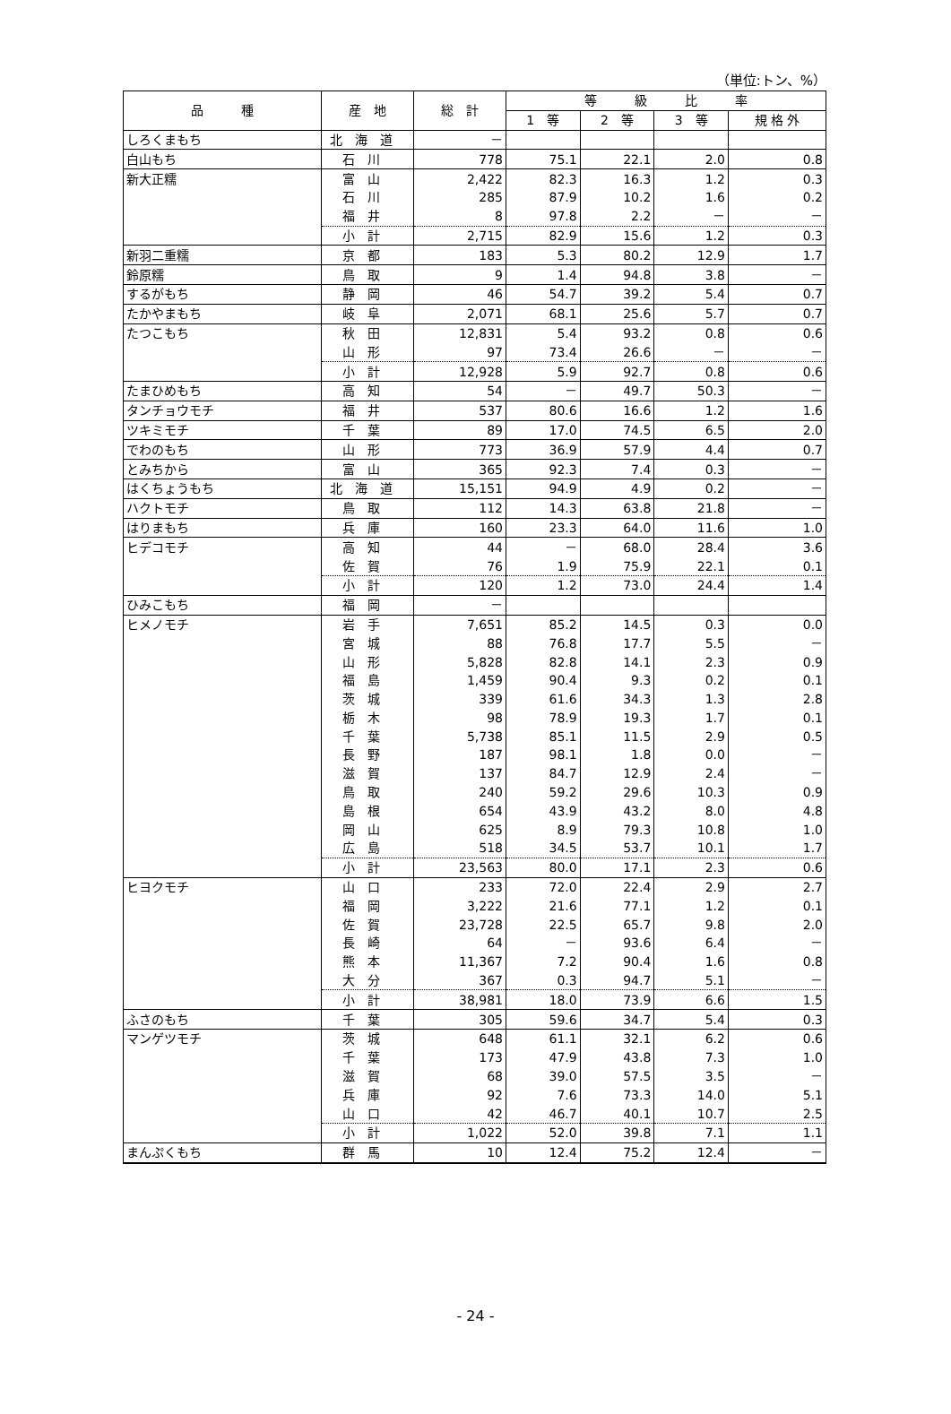（単位:トン、%）
| 品 種 | 産 地 | 総 計 | 等 級 比 率 | | | |
| --- | --- | --- | --- | --- | --- | --- |
| | | | 1 等 | 2 等 | 3 等 | 規 格 外 |
| しろくまもち | 北海道 | － | | | | |
| 白山もち | 石川 | 778 | 75.1 | 22.1 | 2.0 | 0.8 |
| 新大正糯 | 富山 | 2,422 | 82.3 | 16.3 | 1.2 | 0.3 |
| | 石川 | 285 | 87.9 | 10.2 | 1.6 | 0.2 |
| | 福井 | 8 | 97.8 | 2.2 | － | － |
| | 小計 | 2,715 | 82.9 | 15.6 | 1.2 | 0.3 |
| 新羽二重糯 | 京都 | 183 | 5.3 | 80.2 | 12.9 | 1.7 |
| 鈴原糯 | 鳥取 | 9 | 1.4 | 94.8 | 3.8 | － |
| するがもち | 静岡 | 46 | 54.7 | 39.2 | 5.4 | 0.7 |
| たかやまもち | 岐阜 | 2,071 | 68.1 | 25.6 | 5.7 | 0.7 |
| たつこもち | 秋田 | 12,831 | 5.4 | 93.2 | 0.8 | 0.6 |
| | 山形 | 97 | 73.4 | 26.6 | － | － |
| | 小計 | 12,928 | 5.9 | 92.7 | 0.8 | 0.6 |
| たまひめもち | 高知 | 54 | － | 49.7 | 50.3 | － |
| タンチョウモチ | 福井 | 537 | 80.6 | 16.6 | 1.2 | 1.6 |
| ツキミモチ | 千葉 | 89 | 17.0 | 74.5 | 6.5 | 2.0 |
| でわのもち | 山形 | 773 | 36.9 | 57.9 | 4.4 | 0.7 |
| とみちから | 富山 | 365 | 92.3 | 7.4 | 0.3 | － |
| はくちょうもち | 北海道 | 15,151 | 94.9 | 4.9 | 0.2 | － |
| ハクトモチ | 鳥取 | 112 | 14.3 | 63.8 | 21.8 | － |
| はりまもち | 兵庫 | 160 | 23.3 | 64.0 | 11.6 | 1.0 |
| ヒデコモチ | 高知 | 44 | － | 68.0 | 28.4 | 3.6 |
| | 佐賀 | 76 | 1.9 | 75.9 | 22.1 | 0.1 |
| | 小計 | 120 | 1.2 | 73.0 | 24.4 | 1.4 |
| ひみこもち | 福岡 | － | | | | |
| ヒメノモチ | 岩手 | 7,651 | 85.2 | 14.5 | 0.3 | 0.0 |
| | 宮城 | 88 | 76.8 | 17.7 | 5.5 | － |
| | 山形 | 5,828 | 82.8 | 14.1 | 2.3 | 0.9 |
| | 福島 | 1,459 | 90.4 | 9.3 | 0.2 | 0.1 |
| | 茨城 | 339 | 61.6 | 34.3 | 1.3 | 2.8 |
| | 栃木 | 98 | 78.9 | 19.3 | 1.7 | 0.1 |
| | 千葉 | 5,738 | 85.1 | 11.5 | 2.9 | 0.5 |
| | 長野 | 187 | 98.1 | 1.8 | 0.0 | － |
| | 滋賀 | 137 | 84.7 | 12.9 | 2.4 | － |
| | 鳥取 | 240 | 59.2 | 29.6 | 10.3 | 0.9 |
| | 島根 | 654 | 43.9 | 43.2 | 8.0 | 4.8 |
| | 岡山 | 625 | 8.9 | 79.3 | 10.8 | 1.0 |
| | 広島 | 518 | 34.5 | 53.7 | 10.1 | 1.7 |
| | 小計 | 23,563 | 80.0 | 17.1 | 2.3 | 0.6 |
| ヒヨクモチ | 山口 | 233 | 72.0 | 22.4 | 2.9 | 2.7 |
| | 福岡 | 3,222 | 21.6 | 77.1 | 1.2 | 0.1 |
| | 佐賀 | 23,728 | 22.5 | 65.7 | 9.8 | 2.0 |
| | 長崎 | 64 | － | 93.6 | 6.4 | － |
| | 熊本 | 11,367 | 7.2 | 90.4 | 1.6 | 0.8 |
| | 大分 | 367 | 0.3 | 94.7 | 5.1 | － |
| | 小計 | 38,981 | 18.0 | 73.9 | 6.6 | 1.5 |
| ふさのもち | 千葉 | 305 | 59.6 | 34.7 | 5.4 | 0.3 |
| マンゲツモチ | 茨城 | 648 | 61.1 | 32.1 | 6.2 | 0.6 |
| | 千葉 | 173 | 47.9 | 43.8 | 7.3 | 1.0 |
| | 滋賀 | 68 | 39.0 | 57.5 | 3.5 | － |
| | 兵庫 | 92 | 7.6 | 73.3 | 14.0 | 5.1 |
| | 山口 | 42 | 46.7 | 40.1 | 10.7 | 2.5 |
| | 小計 | 1,022 | 52.0 | 39.8 | 7.1 | 1.1 |
| まんぷくもち | 群馬 | 10 | 12.4 | 75.2 | 12.4 | － |
- 24 -